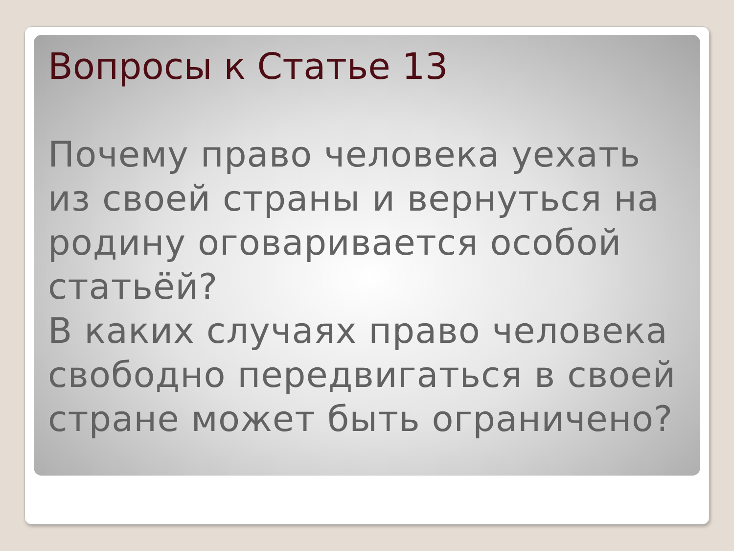Вопросы к Статье 13
Почему право человека уехать из своей страны и вернуться на родину оговаривается особой статьёй?
В каких случаях право человека свободно передвигаться в своей стране может быть ограничено?